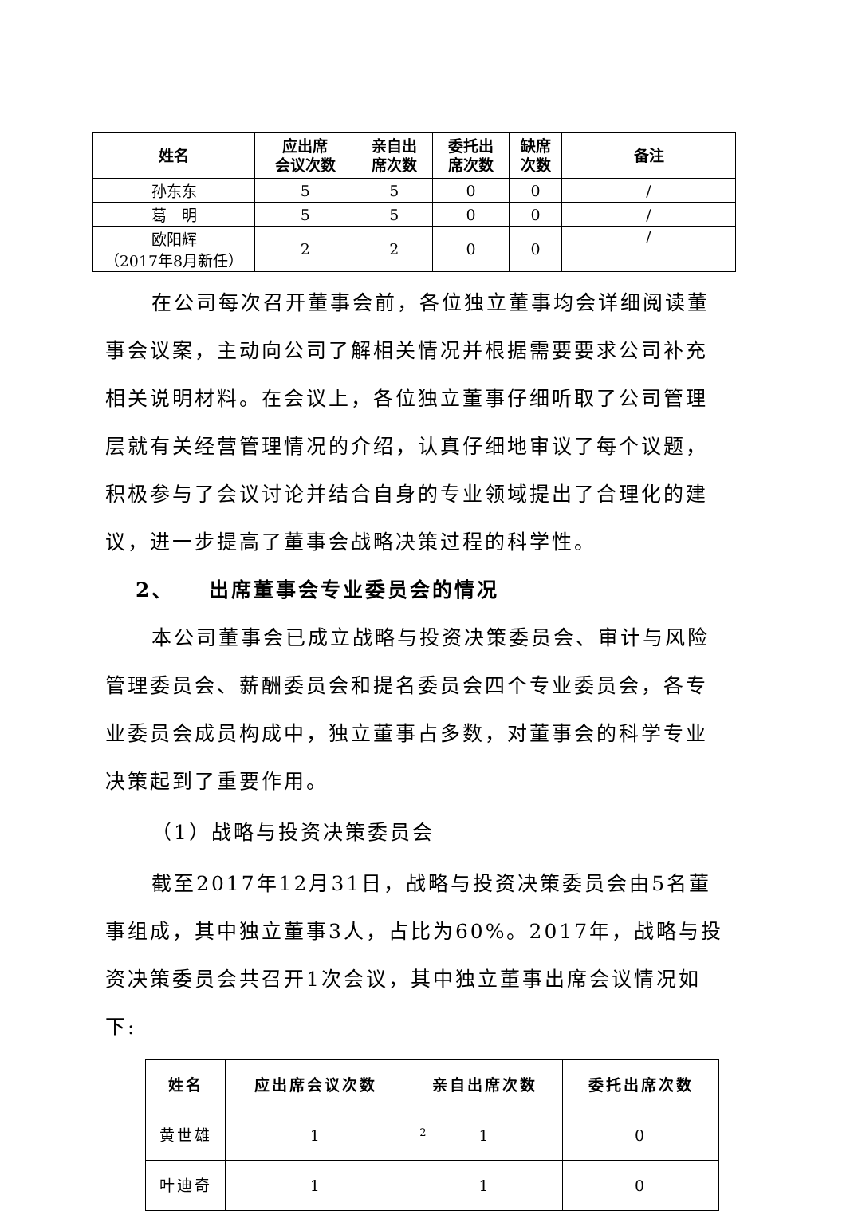| 姓名 | 应出席 会议次数 | 亲自出 席次数 | 委托出 席次数 | 缺席 次数 | 备注 |
| --- | --- | --- | --- | --- | --- |
| 孙东东 | 5 | 5 | 0 | 0 | / |
| 葛 明 | 5 | 5 | 0 | 0 | / |
| 欧阳辉 （2017年8月新任） | 2 | 2 | 0 | 0 | / |
在公司每次召开董事会前，各位独立董事均会详细阅读董事会议案，主动向公司了解相关情况并根据需要要求公司补充相关说明材料。在会议上，各位独立董事仔细听取了公司管理层就有关经营管理情况的介绍，认真仔细地审议了每个议题，积极参与了会议讨论并结合自身的专业领域提出了合理化的建议，进一步提高了董事会战略决策过程的科学性。
2、　　出席董事会专业委员会的情况
本公司董事会已成立战略与投资决策委员会、审计与风险管理委员会、薪酬委员会和提名委员会四个专业委员会，各专业委员会成员构成中，独立董事占多数，对董事会的科学专业决策起到了重要作用。
（1）战略与投资决策委员会
截至2017年12月31日，战略与投资决策委员会由5名董事组成，其中独立董事3人，占比为60%。2017年，战略与投资决策委员会共召开1次会议，其中独立董事出席会议情况如下:
| 姓名 | 应出席会议次数 | 亲自出席次数 | 委托出席次数 |
| --- | --- | --- | --- |
| 黄世雄 | 1 | 1 | 0 |
| 叶迪奇 | 1 | 1 | 0 |
2